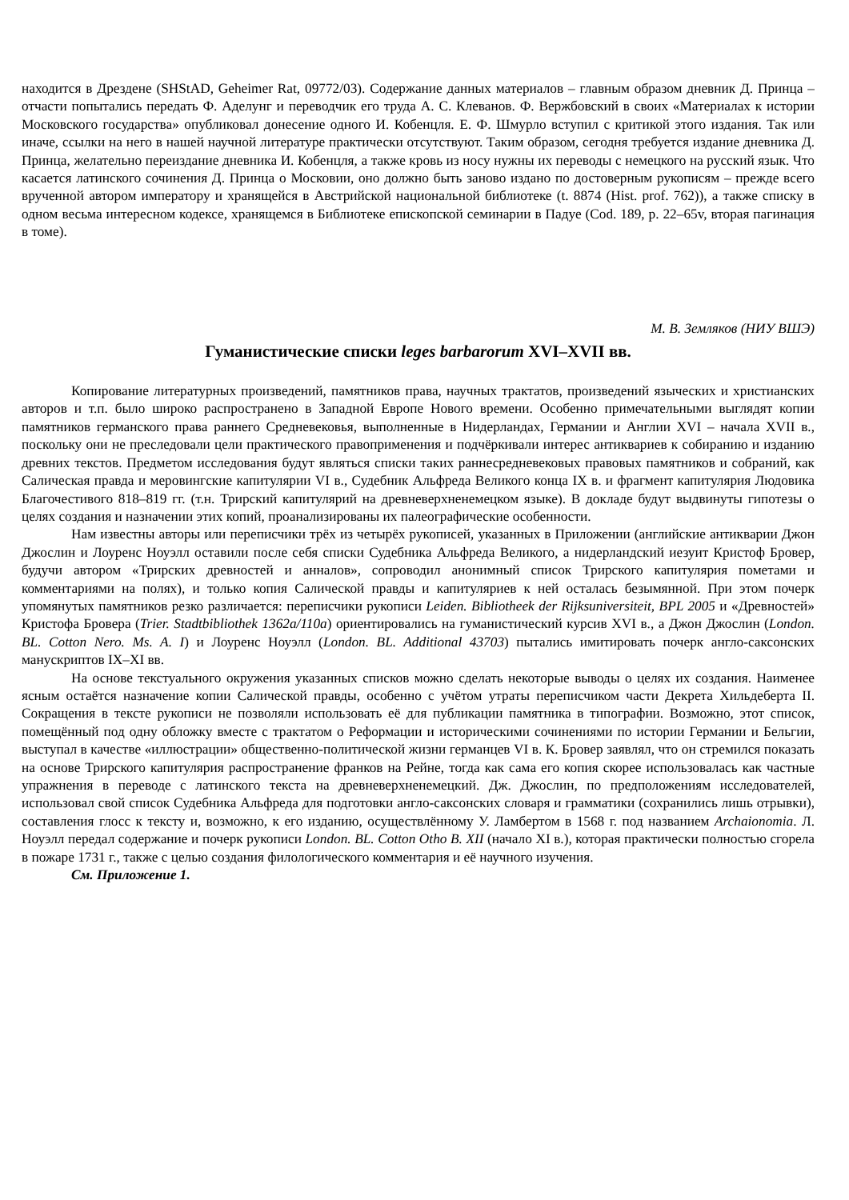находится в Дрездене (SHStAD, Geheimer Rat, 09772/03). Содержание данных материалов – главным образом дневник Д. Принца – отчасти попытались передать Ф. Аделунг и переводчик его труда А. С. Клеванов. Ф. Вержбовский в своих «Материалах к истории Московского государства» опубликовал донесение одного И. Кобенцля. Е. Ф. Шмурло вступил с критикой этого издания. Так или иначе, ссылки на него в нашей научной литературе практически отсутствуют. Таким образом, сегодня требуется издание дневника Д. Принца, желательно переиздание дневника И. Кобенцля, а также кровь из носу нужны их переводы с немецкого на русский язык. Что касается латинского сочинения Д. Принца о Московии, оно должно быть заново издано по достоверным рукописям – прежде всего врученной автором императору и хранящейся в Австрийской национальной библиотеке (t. 8874 (Hist. prof. 762)), а также списку в одном весьма интересном кодексе, хранящемся в Библиотеке епископской семинарии в Падуе (Cod. 189, p. 22–65v, вторая пагинация в томе).
М. В. Земляков (НИУ ВШЭ)
Гуманистические списки leges barbarorum XVI–XVII вв.
Копирование литературных произведений, памятников права, научных трактатов, произведений языческих и христианских авторов и т.п. было широко распространено в Западной Европе Нового времени. Особенно примечательными выглядят копии памятников германского права раннего Средневековья, выполненные в Нидерландах, Германии и Англии XVI – начала XVII в., поскольку они не преследовали цели практического правоприменения и подчёркивали интерес антиквариев к собиранию и изданию древних текстов. Предметом исследования будут являться списки таких раннесредневековых правовых памятников и собраний, как Салическая правда и меровингские капитулярии VI в., Судебник Альфреда Великого конца IX в. и фрагмент капитулярия Людовика Благочестивого 818–819 гг. (т.н. Трирский капитулярий на древневерхненемецком языке). В докладе будут выдвинуты гипотезы о целях создания и назначении этих копий, проанализированы их палеографические особенности.
Нам известны авторы или переписчики трёх из четырёх рукописей, указанных в Приложении (английские антикварии Джон Джослин и Лоуренс Ноуэлл оставили после себя списки Судебника Альфреда Великого, а нидерландский иезуит Кристоф Бровер, будучи автором «Трирских древностей и анналов», сопроводил анонимный список Трирского капитулярия пометами и комментариями на полях), и только копия Салической правды и капитуляриев к ней осталась безымянной. При этом почерк упомянутых памятников резко различается: переписчики рукописи Leiden. Bibliotheek der Rijksuniversiteit, BPL 2005 и «Древностей» Кристофа Бровера (Trier. Stadtbibliothek 1362a/110a) ориентировались на гуманистический курсив XVI в., а Джон Джослин (London. BL. Cotton Nero. Ms. A. I) и Лоуренс Ноуэлл (London. BL. Additional 43703) пытались имитировать почерк англо-саксонских манускриптов IX–XI вв.
На основе текстуального окружения указанных списков можно сделать некоторые выводы о целях их создания. Наименее ясным остаётся назначение копии Салической правды, особенно с учётом утраты переписчиком части Декрета Хильдеберта II. Сокращения в тексте рукописи не позволяли использовать её для публикации памятника в типографии. Возможно, этот список, помещённый под одну обложку вместе с трактатом о Реформации и историческими сочинениями по истории Германии и Бельгии, выступал в качестве «иллюстрации» общественно-политической жизни германцев VI в. К. Бровер заявлял, что он стремился показать на основе Трирского капитулярия распространение франков на Рейне, тогда как сама его копия скорее использовалась как частные упражнения в переводе с латинского текста на древневерхненемецкий. Дж. Джослин, по предположениям исследователей, использовал свой список Судебника Альфреда для подготовки англо-саксонских словаря и грамматики (сохранились лишь отрывки), составления глосс к тексту и, возможно, к его изданию, осуществлённому У. Ламбертом в 1568 г. под названием Archaionomia. Л. Ноуэлл передал содержание и почерк рукописи London. BL. Cotton Otho B. XII (начало XI в.), которая практически полностью сгорела в пожаре 1731 г., также с целью создания филологического комментария и её научного изучения.
См. Приложение 1.